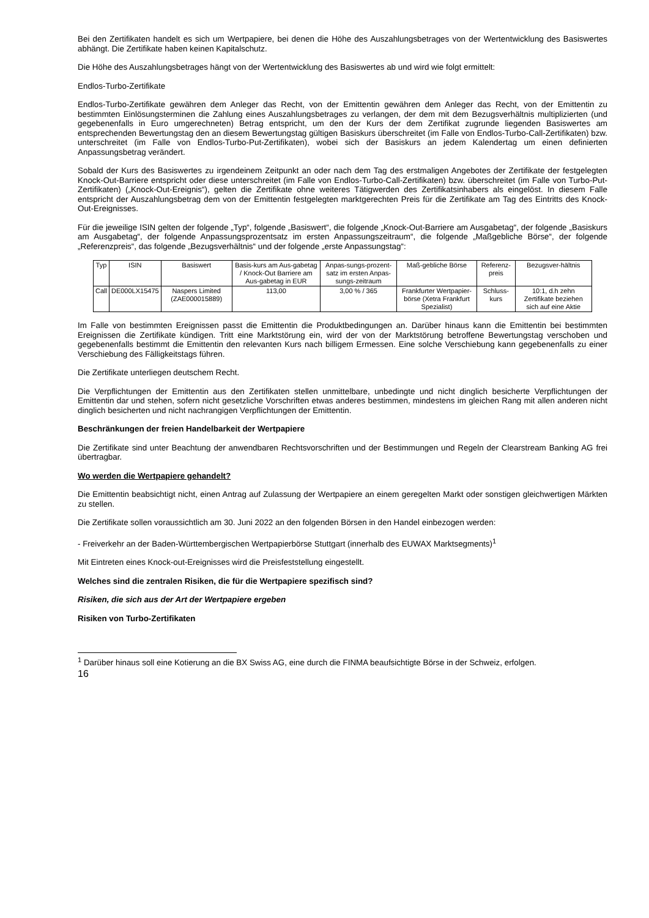Bei den Zertifikaten handelt es sich um Wertpapiere, bei denen die Höhe des Auszahlungsbetrages von der Wertentwicklung des Basiswertes abhängt. Die Zertifikate haben keinen Kapitalschutz.
Die Höhe des Auszahlungsbetrages hängt von der Wertentwicklung des Basiswertes ab und wird wie folgt ermittelt:
Endlos-Turbo-Zertifikate
Endlos-Turbo-Zertifikate gewähren dem Anleger das Recht, von der Emittentin gewähren dem Anleger das Recht, von der Emittentin zu bestimmten Einlösungsterminen die Zahlung eines Auszahlungsbetrages zu verlangen, der dem mit dem Bezugsverhältnis multiplizierten (und gegebenenfalls in Euro umgerechneten) Betrag entspricht, um den der Kurs der dem Zertifikat zugrunde liegenden Basiswertes am entsprechenden Bewertungstag den an diesem Bewertungstag gültigen Basiskurs überschreitet (im Falle von Endlos-Turbo-Call-Zertifikaten) bzw. unterschreitet (im Falle von Endlos-Turbo-Put-Zertifikaten), wobei sich der Basiskurs an jedem Kalendertag um einen definierten Anpassungsbetrag verändert.
Sobald der Kurs des Basiswertes zu irgendeinem Zeitpunkt an oder nach dem Tag des erstmaligen Angebotes der Zertifikate der festgelegten Knock-Out-Barriere entspricht oder diese unterschreitet (im Falle von Endlos-Turbo-Call-Zertifikaten) bzw. überschreitet (im Falle von Turbo-Put-Zertifikaten) („Knock-Out-Ereignis“), gelten die Zertifikate ohne weiteres Tätigwerden des Zertifikatsinhabers als eingelöst. In diesem Falle entspricht der Auszahlungsbetrag dem von der Emittentin festgelegten marktgerechten Preis für die Zertifikate am Tag des Eintritts des Knock-Out-Ereignisses.
Für die jeweilige ISIN gelten der folgende „Typ“, folgende „Basiswert“, die folgende „Knock-Out-Barriere am Ausgabetag“, der folgende „Basiskurs am Ausgabetag“, der folgende Anpassungsprozentsatz im ersten Anpassungszeitraum“, die folgende „Maßgebliche Börse“, der folgende „Referenzpreis“, das folgende „Bezugsverhältnis“ und der folgende „erste Anpassungstag“:
| Typ | ISIN | Basiswert | Basis-kurs am Aus-gabetag / Knock-Out Barriere am Aus-gabetag in EUR | Anpas-sungs-prozent-satz im ersten Anpas-sungs-zeitraum | Maß-gebliche Börse | Referenz-preis | Bezugsver-hältnis |
| Call | DE000LX15475 | Naspers Limited (ZAE000015889) | 113,00 | 3,00 % / 365 | Frankfurter Wertpapier-börse (Xetra Frankfurt Spezialist) | Schluss-kurs | 10:1, d.h zehn Zertifikate beziehen sich auf eine Aktie |
Im Falle von bestimmten Ereignissen passt die Emittentin die Produktbedingungen an. Darüber hinaus kann die Emittentin bei bestimmten Ereignissen die Zertifikate kündigen. Tritt eine Marktstörung ein, wird der von der Marktstörung betroffene Bewertungstag verschoben und gegebenenfalls bestimmt die Emittentin den relevanten Kurs nach billigem Ermessen. Eine solche Verschiebung kann gegebenenfalls zu einer Verschiebung des Fälligkeitstags führen.
Die Zertifikate unterliegen deutschem Recht.
Die Verpflichtungen der Emittentin aus den Zertifikaten stellen unmittelbare, unbedingte und nicht dinglich besicherte Verpflichtungen der Emittentin dar und stehen, sofern nicht gesetzliche Vorschriften etwas anderes bestimmen, mindestens im gleichen Rang mit allen anderen nicht dinglich besicherten und nicht nachrangigen Verpflichtungen der Emittentin.
Beschränkungen der freien Handelbarkeit der Wertpapiere
Die Zertifikate sind unter Beachtung der anwendbaren Rechtsvorschriften und der Bestimmungen und Regeln der Clearstream Banking AG frei übertragbar.
Wo werden die Wertpapiere gehandelt?
Die Emittentin beabsichtigt nicht, einen Antrag auf Zulassung der Wertpapiere an einem geregelten Markt oder sonstigen gleichwertigen Märkten zu stellen.
Die Zertifikate sollen voraussichtlich am 30. Juni 2022 an den folgenden Börsen in den Handel einbezogen werden:
- Freiverkehr an der Baden-Württembergischen Wertpapierbörse Stuttgart (innerhalb des EUWAX Marktsegments)<sup>1</sup>
Mit Eintreten eines Knock-out-Ereignisses wird die Preisfeststellung eingestellt.
Welches sind die zentralen Risiken, die für die Wertpapiere spezifisch sind?
Risiken, die sich aus der Art der Wertpapiere ergeben
Risiken von Turbo-Zertifikaten
<sup>1</sup> Darüber hinaus soll eine Kotierung an die BX Swiss AG, eine durch die FINMA beaufsichtigte Börse in der Schweiz, erfolgen.
16